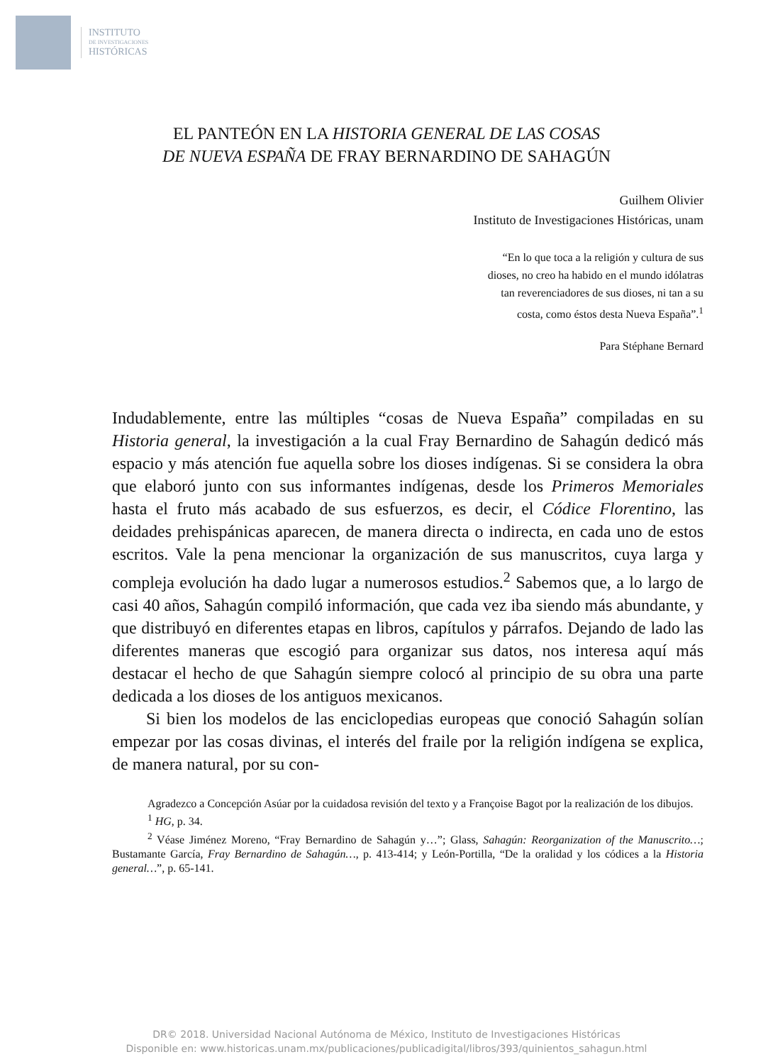INSTITUTO
DE INVESTIGACIONES
HISTÓRICAS
EL PANTEÓN EN LA HISTORIA GENERAL DE LAS COSAS
DE NUEVA ESPAÑA DE FRAY BERNARDINO DE SAHAGÚN
Guilhem Olivier
Instituto de Investigaciones Históricas, unam
“En lo que toca a la religión y cultura de sus
dioses, no creo ha habido en el mundo idólatras
tan reverenciadores de sus dioses, ni tan a su
costa, como éstos desta Nueva España”.<sup>1</sup>
Para Stéphane Bernard
Indudablemente, entre las múltiples “cosas de Nueva España” compiladas en su Historia general, la investigación a la cual Fray Bernardino de Sahagún dedicó más espacio y más atención fue aquella sobre los dioses indígenas. Si se considera la obra que elaboró junto con sus informantes indígenas, desde los Primeros Memoriales hasta el fruto más acabado de sus esfuerzos, es decir, el Códice Florentino, las deidades prehispánicas aparecen, de manera directa o indirecta, en cada uno de estos escritos. Vale la pena mencionar la organización de sus manuscritos, cuya larga y compleja evolución ha dado lugar a numerosos estudios.<sup>2</sup> Sabemos que, a lo largo de casi 40 años, Sahagún compiló información, que cada vez iba siendo más abundante, y que distribuyó en diferentes etapas en libros, capítulos y párrafos. Dejando de lado las diferentes maneras que escogió para organizar sus datos, nos interesa aquí más destacar el hecho de que Sahagún siempre colocó al principio de su obra una parte dedicada a los dioses de los antiguos mexicanos.
Si bien los modelos de las enciclopedias europeas que conoció Sahagún solían empezar por las cosas divinas, el interés del fraile por la religión indígena se explica, de manera natural, por su con-
Agradezco a Concepción Asúar por la cuidadosa revisión del texto y a Françoise Bagot por la realización de los dibujos.
<sup>1</sup> HG, p. 34.
<sup>2</sup> Véase Jiménez Moreno, “Fray Bernardino de Sahagún y…”; Glass, Sahagún: Reorganization of the Manuscrito…; Bustamante García, Fray Bernardino de Sahagún…, p. 413-414; y León-Portilla, “De la oralidad y los códices a la Historia general…”, p. 65-141.
DR© 2018. Universidad Nacional Autónoma de México, Instituto de Investigaciones Históricas
Disponible en: www.historicas.unam.mx/publicaciones/publicadigital/libros/393/quinientos_sahagun.html